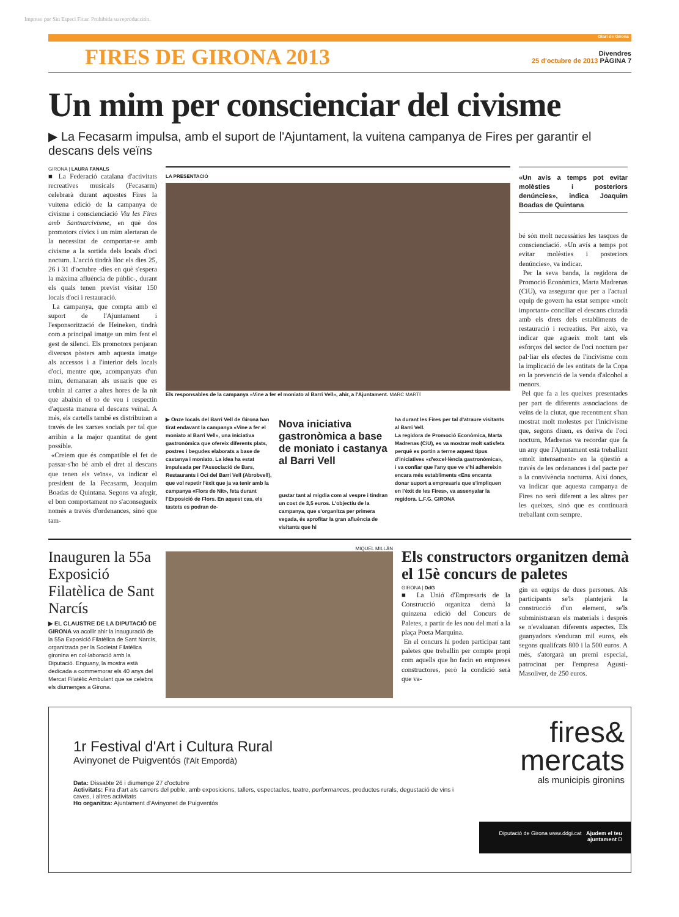Impreso por Sin Especi Ficar. Prohibida su reproducción.
Diari de Girona
FIRES DE GIRONA 2013
Divendres
25 d'octubre de 2013 PÀGINA 7
Un mim per conscienciar del civisme
▶ La Fecasarm impulsa, amb el suport de l'Ajuntament, la vuitena campanya de Fires per garantir el descans dels veïns
GIRONA | LAURA FANALS
■ La Federació catalana d'activitats recreatives musicals (Fecasarm) celebrarà durant aquestes Fires la vuitena edició de la campanya de civisme i conscienciació Viu les Fires amb Santnarcivisme, en què dos promotors cívics i un mim alertaran de la necessitat de comportar-se amb civisme a la sortida dels locals d'oci nocturn. L'acció tindrà lloc els dies 25, 26 i 31 d'octubre -dies en què s'espera la màxima afluència de públic-, durant els quals tenen previst visitar 150 locals d'oci i restauració.
La campanya, que compta amb el suport de l'Ajuntament i l'esponsorització de Heineken, tindrà com a principal imatge un mim fent el gest de silenci. Els promotors penjaran diversos pòsters amb aquesta imatge als accessos i a l'interior dels locals d'oci, mentre que, acompanyats d'un mim, demanaran als usuaris que es trobin al carrer a altes hores de la nit que abaixin el to de veu i respectin d'aquesta manera el descans veïnal. A més, els cartells també es distribuiran a través de les xarxes socials per tal que arribin a la major quantitat de gent possible.
«Creiem que és compatible el fet de passar-s'ho bé amb el dret al descans que tenen els veïns», va indicar el president de la Fecasarm, Joaquim Boadas de Quintana. Segons va afegir, el bon comportament no s'aconsegueix només a través d'ordenances, sinó que tam-
LA PRESENTACIÓ
Els responsables de la campanya «Vine a fer el moniato al Barri Vell», ahir, a l'Ajuntament. MARC MARTÍ
▶ Onze locals del Barri Vell de Girona han tirat endavant la campanya «Vine a fer el moniato al Barri Vell», una iniciativa gastronòmica que ofereix diferents plats, postres i begudes elaborats a base de castanya i moniato. La idea ha estat impulsada per l'Associació de Bars, Restaurants i Oci del Barri Vell (Abrobvell), que vol repetir l'èxit que ja va tenir amb la campanya «Flors de Nit», feta durant l'Exposició de Flors. En aquest cas, els tastets es podran de-
Nova iniciativa gastronòmica a base de moniato i castanya al Barri Vell
gustar tant al migdia com al vespre i tindran un cost de 3,5 euros. L'objectiu de la campanya, que s'organitza per primera vegada, és aprofitar la gran afluència de visitants que hi
ha durant les Fires per tal d'atraure visitants al Barri Vell.
La regidora de Promoció Econòmica, Marta Madrenas (CiU), es va mostrar molt satisfeta perquè es portin a terme aquest tipus d'iniciatives «d'excel·lència gastronòmica», i va confiar que l'any que ve s'hi adhereixin encara més establiments «Ens encanta donar suport a empresaris que s'impliquen en l'èxit de les Fires», va assenyalar la regidora. L.F.G. GIRONA
«Un avís a temps pot evitar molèsties i posteriors denúncies», indica Joaquim Boadas de Quintana
bé són molt necessàries les tasques de conscienciació. «Un avís a temps pot evitar molèsties i posteriors denúncies», va indicar.
Per la seva banda, la regidora de Promoció Econòmica, Marta Madrenas (CiU), va assegurar que per a l'actual equip de govern ha estat sempre «molt important» conciliar el descans ciutadà amb els drets dels establiments de restauració i recreatius. Per això, va indicar que agraeix molt tant els esforços del sector de l'oci nocturn per pal·liar els efectes de l'incivisme com la implicació de les entitats de la Copa en la prevenció de la venda d'alcohol a menors.
Pel que fa a les queixes presentades per part de diferents associacions de veïns de la ciutat, que recentment s'han mostrat molt molestes per l'inicivisme que, segons diuen, es deriva de l'oci nocturn, Madrenas va recordar que fa un any que l'Ajuntament està treballant «molt intensament» en la qüestió a través de les ordenances i del pacte per a la convivència nocturna. Així doncs, va indicar que aquesta campanya de Fires no serà diferent a les altres per les queixes, sinó que es continuarà treballant com sempre.
Inauguren la 55a Exposició Filatèlica de Sant Narcís
▶ EL CLAUSTRE DE LA DIPUTACIÓ DE GIRONA va acollir ahir la inauguració de la 55a Exposició Filatèlica de Sant Narcís, organitzada per la Societat Filatèlica gironina en col·laboració amb la Diputació. Enguany, la mostra està dedicada a commemorar els 40 anys del Mercat Filatèlic Ambulant que se celebra els diumenges a Girona.
MIQUEL MILLÁN
Els constructors organitzen demà el 15è concurs de paletes
GIRONA | DdG
■ La Unió d'Empresaris de la Construcció organitza demà la quinzena edició del Concurs de Paletes, a partir de les nou del matí a la plaça Poeta Marquina.
En el concurs hi poden participar tant paletes que treballin per compte propi com aquells que ho facin en empreses constructores, però la condició serà que va-
gin en equips de dues persones. Als participants se'ls plantejarà la construcció d'un element, se'ls subministraran els materials i després se n'evaluaran diferents aspectes. Els guanyadors s'enduran mil euros, els segons qualifcats 800 i la 500 euros. A més, s'atorgarà un premi especial, patrocinat per l'empresa Agustí-Masoliver, de 250 euros.
1r Festival d'Art i Cultura Rural
Avinyonet de Puigventós (l'Alt Empordà)
Data: Dissabte 26 i diumenge 27 d'octubre
Activitats: Fira d'art als carrers del poble, amb exposicions, tallers, espectacles, teatre, performances, productes rurals, degustació de vins i caves, i altres activitats
Ho organitza: Ajuntament d'Avinyonet de Puigventós
fires&
mercats
als municipis gironins
Diputació de Girona www.ddgi.cat Ajudem el teu ajuntament D